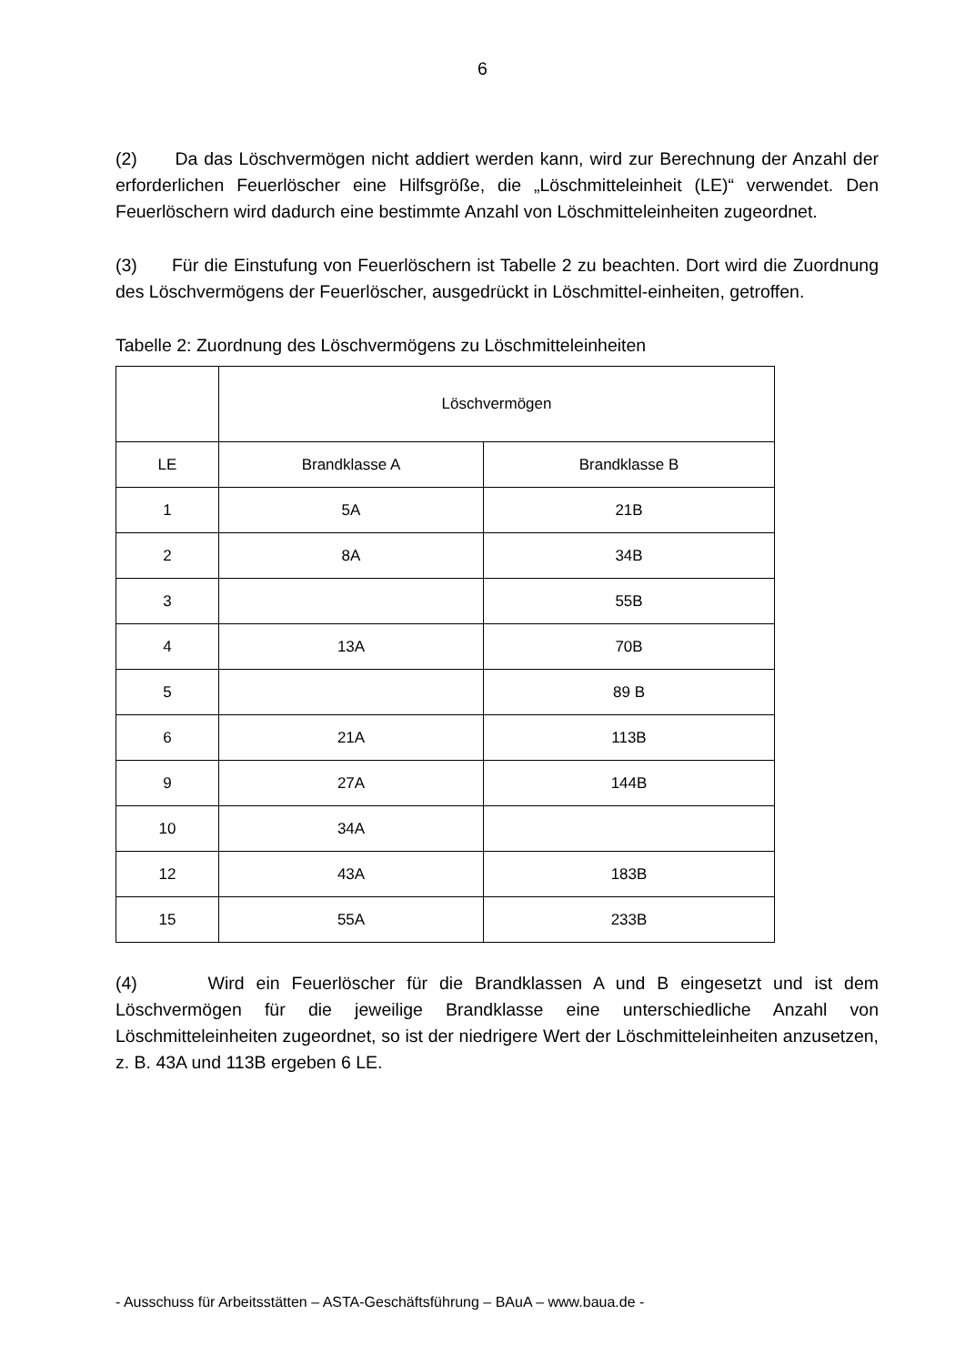6
(2) Da das Löschvermögen nicht addiert werden kann, wird zur Berechnung der Anzahl der erforderlichen Feuerlöscher eine Hilfsgröße, die „Löschmitteleinheit (LE)“ verwendet. Den Feuerlöschern wird dadurch eine bestimmte Anzahl von Löschmitteleinheiten zugeordnet.
(3) Für die Einstufung von Feuerlöschern ist Tabelle 2 zu beachten. Dort wird die Zuordnung des Löschvermögens der Feuerlöscher, ausgedrückt in Löschmittel-einheiten, getroffen.
Tabelle 2: Zuordnung des Löschvermögens zu Löschmitteleinheiten
| | Löschvermögen | |
| LE | Brandklasse A | Brandklasse B |
| 1 | 5A | 21B |
| 2 | 8A | 34B |
| 3 | | 55B |
| 4 | 13A | 70B |
| 5 | | 89 B |
| 6 | 21A | 113B |
| 9 | 27A | 144B |
| 10 | 34A | |
| 12 | 43A | 183B |
| 15 | 55A | 233B |
(4) Wird ein Feuerlöscher für die Brandklassen A und B eingesetzt und ist dem Löschvermögen für die jeweilige Brandklasse eine unterschiedliche Anzahl von Löschmitteleinheiten zugeordnet, so ist der niedrigere Wert der Löschmitteleinheiten anzusetzen, z. B. 43A und 113B ergeben 6 LE.
- Ausschuss für Arbeitsstätten – ASTA-Geschäftsführung – BAuA – www.baua.de -